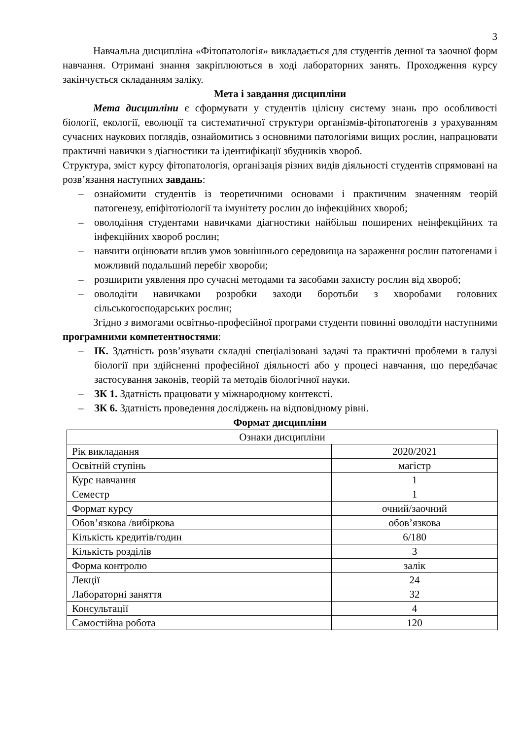3
Навчальна дисципліна «Фітопатологія» викладається для студентів денної та заочної форм навчання. Отримані знання закріплюються в ході лабораторних занять. Проходження курсу закінчується складанням заліку.
Мета і завдання дисципліни
Мета дисципліни є сформувати у студентів цілісну систему знань про особливості біології, екології, еволюції та систематичної структури організмів-фітопатогенів з урахуванням сучасних наукових поглядів, ознайомитись з основними патологіями вищих рослин, напрацювати практичні навички з діагностики та ідентифікації збудників хвороб.
Структура, зміст курсу фітопатологія, організація різних видів діяльності студентів спрямовані на розв’язання наступних завдань:
– ознайомити студентів із теоретичними основами і практичним значенням теорій патогенезу, епіфітотіології та імунітету рослин до інфекційних хвороб;
– оволодіння студентами навичками діагностики найбільш поширених неінфекційних та інфекційних хвороб рослин;
– навчити оцінювати вплив умов зовнішнього середовища на зараження рослин патогенами і можливий подальший перебіг хвороби;
– розширити уявлення про сучасні методами та засобами захисту рослин від хвороб;
– оволодіти навичками розробки заходи боротьби з хворобами головних сільськогосподарських рослин;
Згідно з вимогами освітньо-професійної програми студенти повинні оволодіти наступними програмними компетентностями:
– ІК. Здатність розв’язувати складні спеціалізовані задачі та практичні проблеми в галузі біології при здійсненні професійної діяльності або у процесі навчання, що передбачає застосування законів, теорій та методів біологічної науки.
– ЗК 1. Здатність працювати у міжнародному контексті.
– ЗК 6. Здатність проведення досліджень на відповідному рівні.
Формат дисципліни
| Ознаки дисципліни | |
| Рік викладання | 2020/2021 |
| Освітній ступінь | магістр |
| Курс навчання | 1 |
| Семестр | 1 |
| Формат курсу | очний/заочний |
| Обов’язкова /вибіркова | обов’язкова |
| Кількість кредитів/годин | 6/180 |
| Кількість розділів | 3 |
| Форма контролю | залік |
| Лекції | 24 |
| Лабораторні заняття | 32 |
| Консультації | 4 |
| Самостійна робота | 120 |